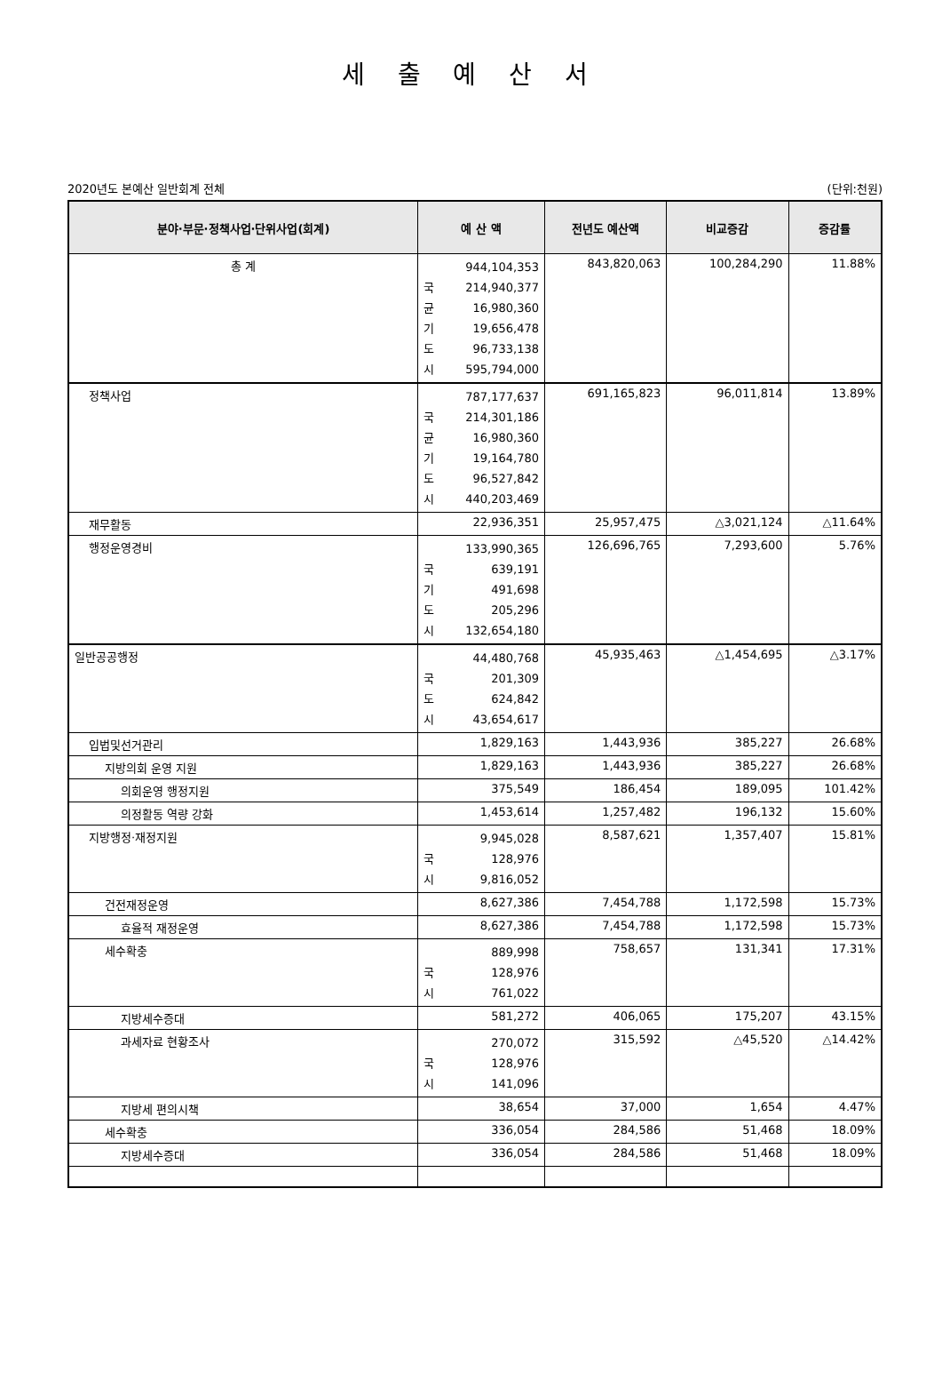세 출 예 산 서
2020년도 본예산 일반회계 전체 (단위:천원)
| 분야·부문·정책사업·단위사업(회계) | 예 산 액 | 전년도 예산액 | 비교증감 | 증감률 |
| --- | --- | --- | --- | --- |
| 총 계 | 944,104,353 국 214,940,377 균 16,980,360 기 19,656,478 도 96,733,138 시 595,794,000 | 843,820,063 | 100,284,290 | 11.88% |
| 정책사업 | 787,177,637 국 214,301,186 균 16,980,360 기 19,164,780 도 96,527,842 시 440,203,469 | 691,165,823 | 96,011,814 | 13.89% |
| 재무활동 | 22,936,351 | 25,957,475 | △3,021,124 | △11.64% |
| 행정운영경비 | 133,990,365 국 639,191 기 491,698 도 205,296 시 132,654,180 | 126,696,765 | 7,293,600 | 5.76% |
| 일반공공행정 | 44,480,768 국 201,309 도 624,842 시 43,654,617 | 45,935,463 | △1,454,695 | △3.17% |
| 입법및선거관리 | 1,829,163 | 1,443,936 | 385,227 | 26.68% |
| 지방의회 운영 지원 | 1,829,163 | 1,443,936 | 385,227 | 26.68% |
| 의회운영 행정지원 | 375,549 | 186,454 | 189,095 | 101.42% |
| 의정활동 역량 강화 | 1,453,614 | 1,257,482 | 196,132 | 15.60% |
| 지방행정·재정지원 | 9,945,028 국 128,976 시 9,816,052 | 8,587,621 | 1,357,407 | 15.81% |
| 건전재정운영 | 8,627,386 | 7,454,788 | 1,172,598 | 15.73% |
| 효율적 재정운영 | 8,627,386 | 7,454,788 | 1,172,598 | 15.73% |
| 세수확충 | 889,998 국 128,976 시 761,022 | 758,657 | 131,341 | 17.31% |
| 지방세수증대 | 581,272 | 406,065 | 175,207 | 43.15% |
| 과세자료 현황조사 | 270,072 국 128,976 시 141,096 | 315,592 | △45,520 | △14.42% |
| 지방세 편의시책 | 38,654 | 37,000 | 1,654 | 4.47% |
| 세수확충 | 336,054 | 284,586 | 51,468 | 18.09% |
| 지방세수증대 | 336,054 | 284,586 | 51,468 | 18.09% |